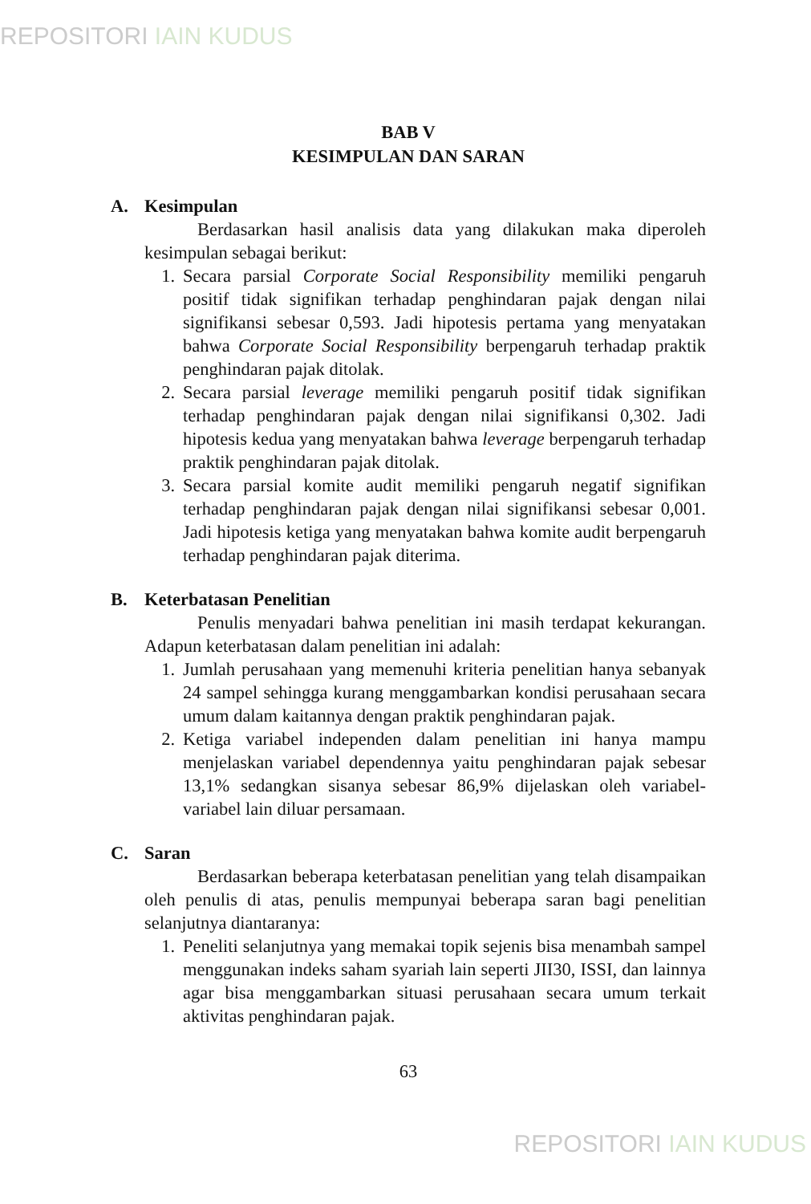REPOSITORI IAIN KUDUS
BAB V
KESIMPULAN DAN SARAN
A. Kesimpulan
Berdasarkan hasil analisis data yang dilakukan maka diperoleh kesimpulan sebagai berikut:
1. Secara parsial Corporate Social Responsibility memiliki pengaruh positif tidak signifikan terhadap penghindaran pajak dengan nilai signifikansi sebesar 0,593. Jadi hipotesis pertama yang menyatakan bahwa Corporate Social Responsibility berpengaruh terhadap praktik penghindaran pajak ditolak.
2. Secara parsial leverage memiliki pengaruh positif tidak signifikan terhadap penghindaran pajak dengan nilai signifikansi 0,302. Jadi hipotesis kedua yang menyatakan bahwa leverage berpengaruh terhadap praktik penghindaran pajak ditolak.
3. Secara parsial komite audit memiliki pengaruh negatif signifikan terhadap penghindaran pajak dengan nilai signifikansi sebesar 0,001. Jadi hipotesis ketiga yang menyatakan bahwa komite audit berpengaruh terhadap penghindaran pajak diterima.
B. Keterbatasan Penelitian
Penulis menyadari bahwa penelitian ini masih terdapat kekurangan. Adapun keterbatasan dalam penelitian ini adalah:
1. Jumlah perusahaan yang memenuhi kriteria penelitian hanya sebanyak 24 sampel sehingga kurang menggambarkan kondisi perusahaan secara umum dalam kaitannya dengan praktik penghindaran pajak.
2. Ketiga variabel independen dalam penelitian ini hanya mampu menjelaskan variabel dependennya yaitu penghindaran pajak sebesar 13,1% sedangkan sisanya sebesar 86,9% dijelaskan oleh variabel-variabel lain diluar persamaan.
C. Saran
Berdasarkan beberapa keterbatasan penelitian yang telah disampaikan oleh penulis di atas, penulis mempunyai beberapa saran bagi penelitian selanjutnya diantaranya:
1. Peneliti selanjutnya yang memakai topik sejenis bisa menambah sampel menggunakan indeks saham syariah lain seperti JII30, ISSI, dan lainnya agar bisa menggambarkan situasi perusahaan secara umum terkait aktivitas penghindaran pajak.
63
REPOSITORI IAIN KUDUS